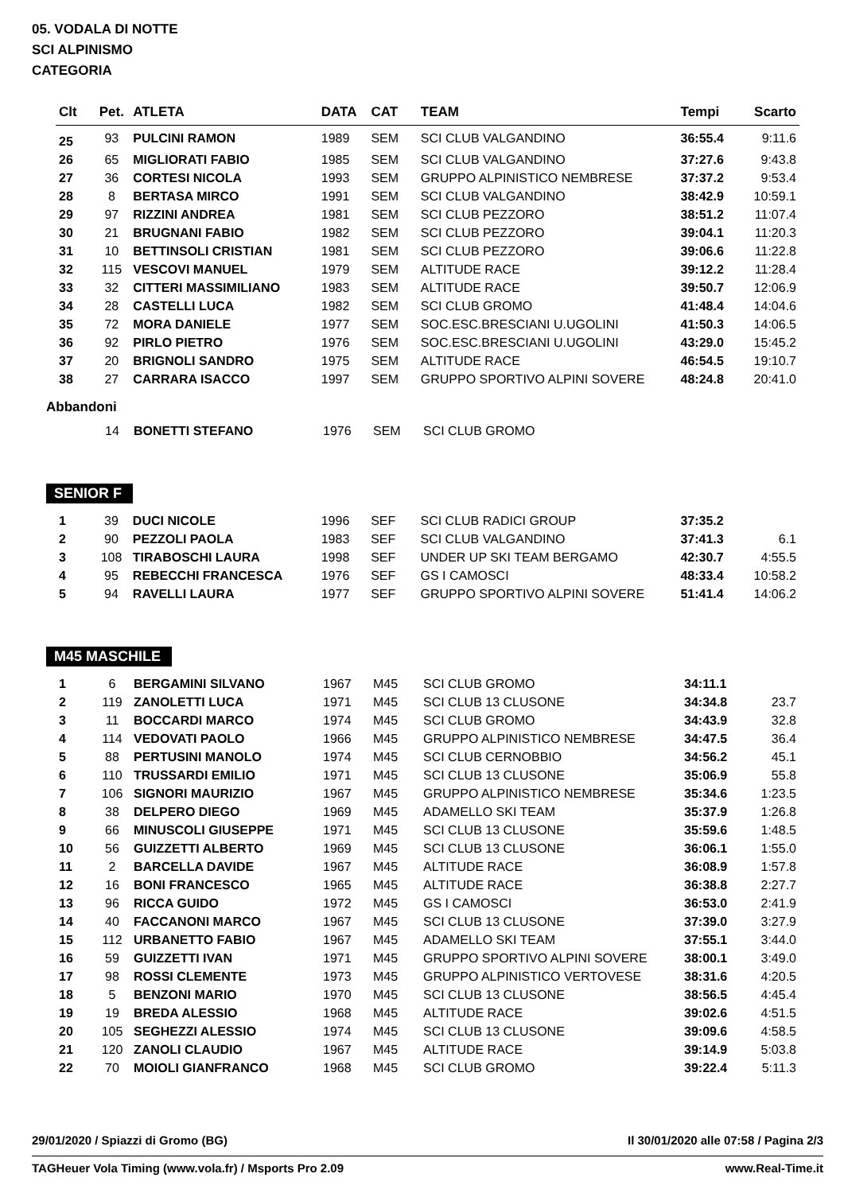05. VODALA DI NOTTE
SCI ALPINISMO
CATEGORIA
| Clt | Pet. | ATLETA | DATA | CAT | TEAM | Tempi | Scarto |
| --- | --- | --- | --- | --- | --- | --- | --- |
| 25 | 93 | PULCINI RAMON | 1989 | SEM | SCI CLUB VALGANDINO | 36:55.4 | 9:11.6 |
| 26 | 65 | MIGLIORATI FABIO | 1985 | SEM | SCI CLUB VALGANDINO | 37:27.6 | 9:43.8 |
| 27 | 36 | CORTESI NICOLA | 1993 | SEM | GRUPPO ALPINISTICO NEMBRESE | 37:37.2 | 9:53.4 |
| 28 | 8 | BERTASA MIRCO | 1991 | SEM | SCI CLUB VALGANDINO | 38:42.9 | 10:59.1 |
| 29 | 97 | RIZZINI ANDREA | 1981 | SEM | SCI CLUB PEZZORO | 38:51.2 | 11:07.4 |
| 30 | 21 | BRUGNANI FABIO | 1982 | SEM | SCI CLUB PEZZORO | 39:04.1 | 11:20.3 |
| 31 | 10 | BETTINSOLI CRISTIAN | 1981 | SEM | SCI CLUB PEZZORO | 39:06.6 | 11:22.8 |
| 32 | 115 | VESCOVI MANUEL | 1979 | SEM | ALTITUDE RACE | 39:12.2 | 11:28.4 |
| 33 | 32 | CITTERI MASSIMILIANO | 1983 | SEM | ALTITUDE RACE | 39:50.7 | 12:06.9 |
| 34 | 28 | CASTELLI LUCA | 1982 | SEM | SCI CLUB GROMO | 41:48.4 | 14:04.6 |
| 35 | 72 | MORA DANIELE | 1977 | SEM | SOC.ESC.BRESCIANI U.UGOLINI | 41:50.3 | 14:06.5 |
| 36 | 92 | PIRLO PIETRO | 1976 | SEM | SOC.ESC.BRESCIANI U.UGOLINI | 43:29.0 | 15:45.2 |
| 37 | 20 | BRIGNOLI SANDRO | 1975 | SEM | ALTITUDE RACE | 46:54.5 | 19:10.7 |
| 38 | 27 | CARRARA ISACCO | 1997 | SEM | GRUPPO SPORTIVO ALPINI SOVERE | 48:24.8 | 20:41.0 |
Abbandoni
| | 14 | BONETTI STEFANO | 1976 | SEM | SCI CLUB GROMO | | |
SENIOR F
| 1 | 39 | DUCI NICOLE | 1996 | SEF | SCI CLUB RADICI GROUP | 37:35.2 | |
| 2 | 90 | PEZZOLI PAOLA | 1983 | SEF | SCI CLUB VALGANDINO | 37:41.3 | 6.1 |
| 3 | 108 | TIRABOSCHI LAURA | 1998 | SEF | UNDER UP SKI TEAM BERGAMO | 42:30.7 | 4:55.5 |
| 4 | 95 | REBECCHI FRANCESCA | 1976 | SEF | GS I CAMOSCI | 48:33.4 | 10:58.2 |
| 5 | 94 | RAVELLI LAURA | 1977 | SEF | GRUPPO SPORTIVO ALPINI SOVERE | 51:41.4 | 14:06.2 |
M45 MASCHILE
| 1 | 6 | BERGAMINI SILVANO | 1967 | M45 | SCI CLUB GROMO | 34:11.1 | |
| 2 | 119 | ZANOLETTI LUCA | 1971 | M45 | SCI CLUB 13 CLUSONE | 34:34.8 | 23.7 |
| 3 | 11 | BOCCARDI MARCO | 1974 | M45 | SCI CLUB GROMO | 34:43.9 | 32.8 |
| 4 | 114 | VEDOVATI PAOLO | 1966 | M45 | GRUPPO ALPINISTICO NEMBRESE | 34:47.5 | 36.4 |
| 5 | 88 | PERTUSINI MANOLO | 1974 | M45 | SCI CLUB CERNOBBIO | 34:56.2 | 45.1 |
| 6 | 110 | TRUSSARDI EMILIO | 1971 | M45 | SCI CLUB 13 CLUSONE | 35:06.9 | 55.8 |
| 7 | 106 | SIGNORI MAURIZIO | 1967 | M45 | GRUPPO ALPINISTICO NEMBRESE | 35:34.6 | 1:23.5 |
| 8 | 38 | DELPERO DIEGO | 1969 | M45 | ADAMELLO SKI TEAM | 35:37.9 | 1:26.8 |
| 9 | 66 | MINUSCOLI GIUSEPPE | 1971 | M45 | SCI CLUB 13 CLUSONE | 35:59.6 | 1:48.5 |
| 10 | 56 | GUIZZETTI ALBERTO | 1969 | M45 | SCI CLUB 13 CLUSONE | 36:06.1 | 1:55.0 |
| 11 | 2 | BARCELLA DAVIDE | 1967 | M45 | ALTITUDE RACE | 36:08.9 | 1:57.8 |
| 12 | 16 | BONI FRANCESCO | 1965 | M45 | ALTITUDE RACE | 36:38.8 | 2:27.7 |
| 13 | 96 | RICCA GUIDO | 1972 | M45 | GS I CAMOSCI | 36:53.0 | 2:41.9 |
| 14 | 40 | FACCANONI MARCO | 1967 | M45 | SCI CLUB 13 CLUSONE | 37:39.0 | 3:27.9 |
| 15 | 112 | URBANETTO FABIO | 1967 | M45 | ADAMELLO SKI TEAM | 37:55.1 | 3:44.0 |
| 16 | 59 | GUIZZETTI IVAN | 1971 | M45 | GRUPPO SPORTIVO ALPINI SOVERE | 38:00.1 | 3:49.0 |
| 17 | 98 | ROSSI CLEMENTE | 1973 | M45 | GRUPPO ALPINISTICO VERTOVESE | 38:31.6 | 4:20.5 |
| 18 | 5 | BENZONI MARIO | 1970 | M45 | SCI CLUB 13 CLUSONE | 38:56.5 | 4:45.4 |
| 19 | 19 | BREDA ALESSIO | 1968 | M45 | ALTITUDE RACE | 39:02.6 | 4:51.5 |
| 20 | 105 | SEGHEZZI ALESSIO | 1974 | M45 | SCI CLUB 13 CLUSONE | 39:09.6 | 4:58.5 |
| 21 | 120 | ZANOLI CLAUDIO | 1967 | M45 | ALTITUDE RACE | 39:14.9 | 5:03.8 |
| 22 | 70 | MOIOLI GIANFRANCO | 1968 | M45 | SCI CLUB GROMO | 39:22.4 | 5:11.3 |
29/01/2020 / Spiazzi di Gromo (BG) Il 30/01/2020 alle 07:58 / Pagina 2/3
TAGHeuer Vola Timing (www.vola.fr) / Msports Pro 2.09 www.Real-Time.it